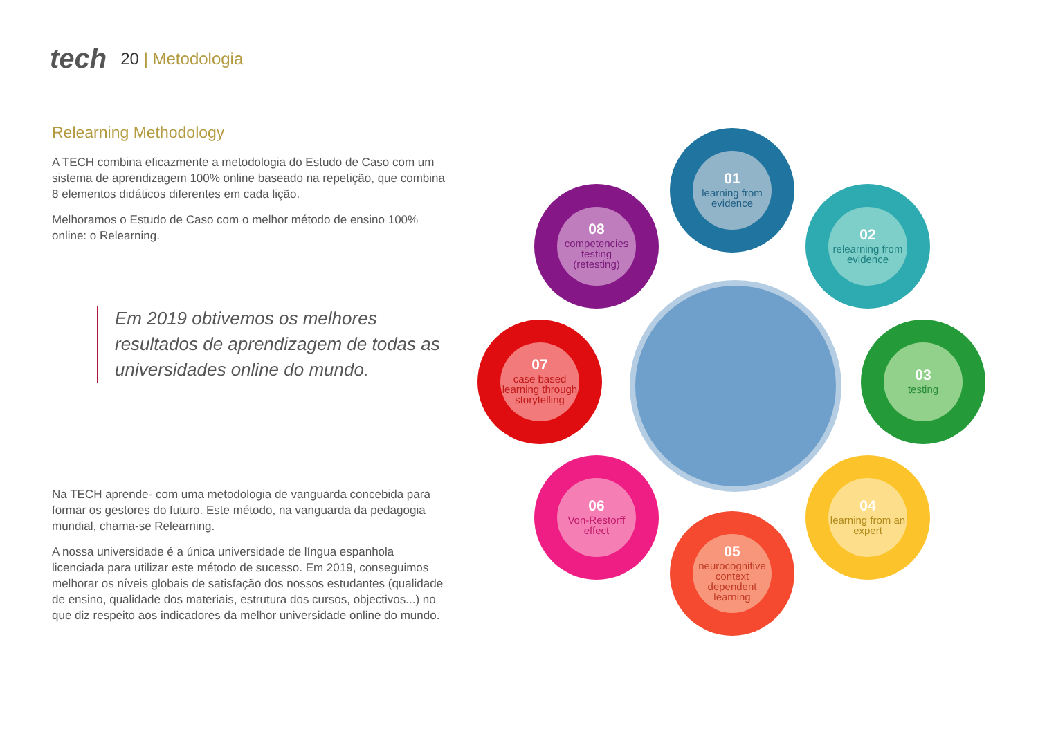tech
20 | Metodologia
Relearning Methodology
A TECH combina eficazmente a metodologia do Estudo de Caso com um sistema de aprendizagem 100% online baseado na repetição, que combina 8 elementos didáticos diferentes em cada lição.
Melhoramos o Estudo de Caso com o melhor método de ensino 100% online: o Relearning.
Em 2019 obtivemos os melhores resultados de aprendizagem de todas as universidades online do mundo.
Na TECH aprende- com uma metodologia de vanguarda concebida para formar os gestores do futuro. Este método, na vanguarda da pedagogia mundial, chama-se Relearning.
A nossa universidade é a única universidade de língua espanhola licenciada para utilizar este método de sucesso. Em 2019, conseguimos melhorar os níveis globais de satisfação dos nossos estudantes (qualidade de ensino, qualidade dos materiais, estrutura dos cursos, objectivos...) no que diz respeito aos indicadores da melhor universidade online do mundo.
01
learning from evidence
02
relearning from evidence
03
testing
04
learning from an expert
05
neurocognitive context dependent learning
06
Von-Restorff effect
07
case based learning through storytelling
08
competencies testing (retesting)